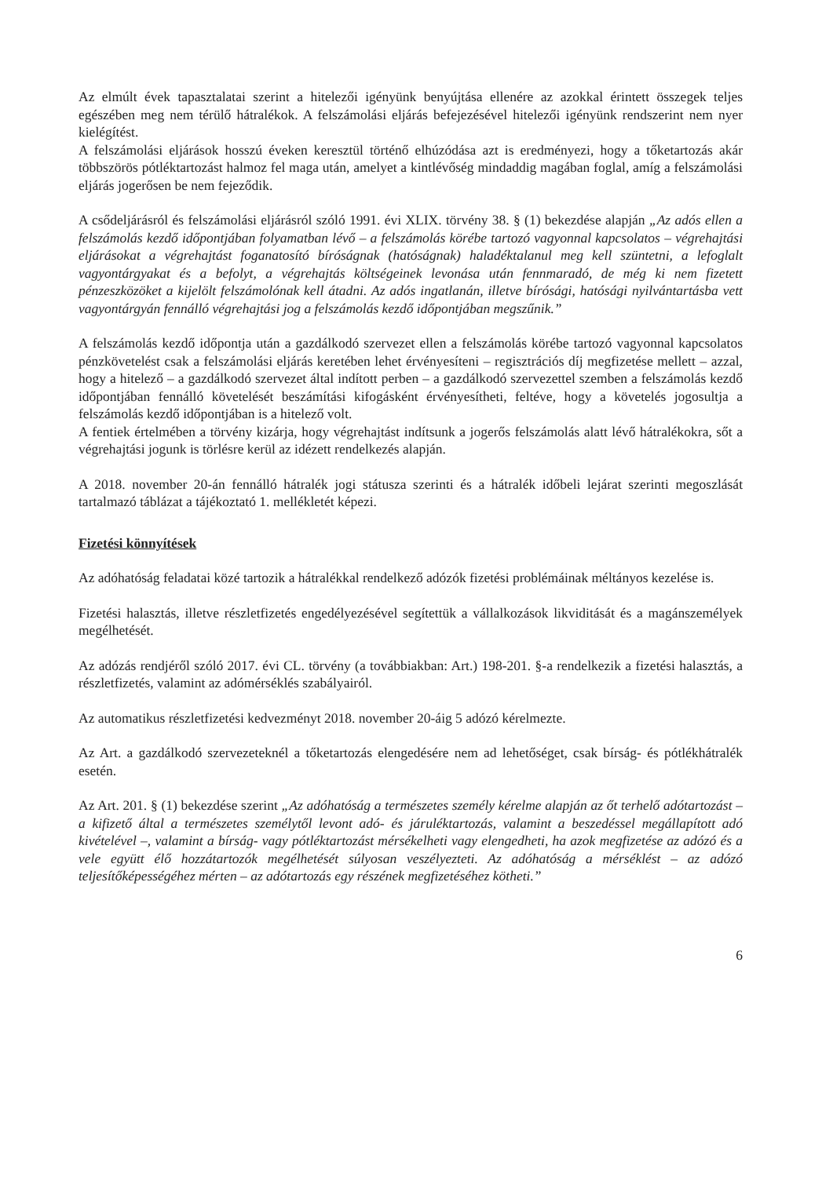Az elmúlt évek tapasztalatai szerint a hitelezői igényünk benyújtása ellenére az azokkal érintett összegek teljes egészében meg nem térülő hátralékok. A felszámolási eljárás befejezésével hitelezői igényünk rendszerint nem nyer kielégítést.
A felszámolási eljárások hosszú éveken keresztül történő elhúzódása azt is eredményezi, hogy a tőketartozás akár többszörös pótléktartozást halmoz fel maga után, amelyet a kintlévőség mindaddig magában foglal, amíg a felszámolási eljárás jogerősen be nem fejeződik.
A csődeljárásról és felszámolási eljárásról szóló 1991. évi XLIX. törvény 38. § (1) bekezdése alapján „Az adós ellen a felszámolás kezdő időpontjában folyamatban lévő – a felszámolás körébe tartozó vagyonnal kapcsolatos – végrehajtási eljárásokat a végrehajtást foganatosító bíróságnak (hatóságnak) haladéktalanul meg kell szüntetni, a lefoglalt vagyontárgyakat és a befolyt, a végrehajtás költségeinek levonása után fennmaradó, de még ki nem fizetett pénzeszközöket a kijelölt felszámolónak kell átadni. Az adós ingatlanán, illetve bírósági, hatósági nyilvántartásba vett vagyontárgyán fennálló végrehajtási jog a felszámolás kezdő időpontjában megszűnik.”
A felszámolás kezdő időpontja után a gazdálkodó szervezet ellen a felszámolás körébe tartozó vagyonnal kapcsolatos pénzkövetelést csak a felszámolási eljárás keretében lehet érvényesíteni – regisztrációs díj megfizetése mellett – azzal, hogy a hitelező – a gazdálkodó szervezet által indított perben – a gazdálkodó szervezettel szemben a felszámolás kezdő időpontjában fennálló követelését beszámítási kifogásként érvényesítheti, feltéve, hogy a követelés jogosultja a felszámolás kezdő időpontjában is a hitelező volt.
A fentiek értelmében a törvény kizárja, hogy végrehajtást indítsunk a jogerős felszámolás alatt lévő hátralékokra, sőt a végrehajtási jogunk is törlésre kerül az idézett rendelkezés alapján.
A 2018. november 20-án fennálló hátralék jogi státusza szerinti és a hátralék időbeli lejárat szerinti megoszlását tartalmazó táblázat a tájékoztató 1. mellékletét képezi.
Fizetési könnyítések
Az adóhatóság feladatai közé tartozik a hátralékkal rendelkező adózók fizetési problémáinak méltányos kezelése is.
Fizetési halasztás, illetve részletfizetés engedélyezésével segítettük a vállalkozások likviditását és a magánszemélyek megélhetését.
Az adózás rendjéről szóló 2017. évi CL. törvény (a továbbiakban: Art.) 198-201. §-a rendelkezik a fizetési halasztás, a részletfizetés, valamint az adómérséklés szabályairól.
Az automatikus részletfizetési kedvezményt 2018. november 20-áig 5 adózó kérelmezte.
Az Art. a gazdálkodó szervezeteknél a tőketartozás elengedésére nem ad lehetőséget, csak bírság- és pótlékhátralék esetén.
Az Art. 201. § (1) bekezdése szerint „Az adóhatóság a természetes személy kérelme alapján az őt terhelő adótartozást – a kifizető által a természetes személytől levont adó- és járuléktartozás, valamint a beszedéssel megállapított adó kivételével –, valamint a bírság- vagy pótléktartozást mérsékelheti vagy elengedheti, ha azok megfizetése az adózó és a vele együtt élő hozzátartozók megélhetését súlyosan veszélyezteti. Az adóhatóság a mérséklést – az adózó teljesítőképességéhez mérten – az adótartozás egy részének megfizetéséhez kötheti.”
6